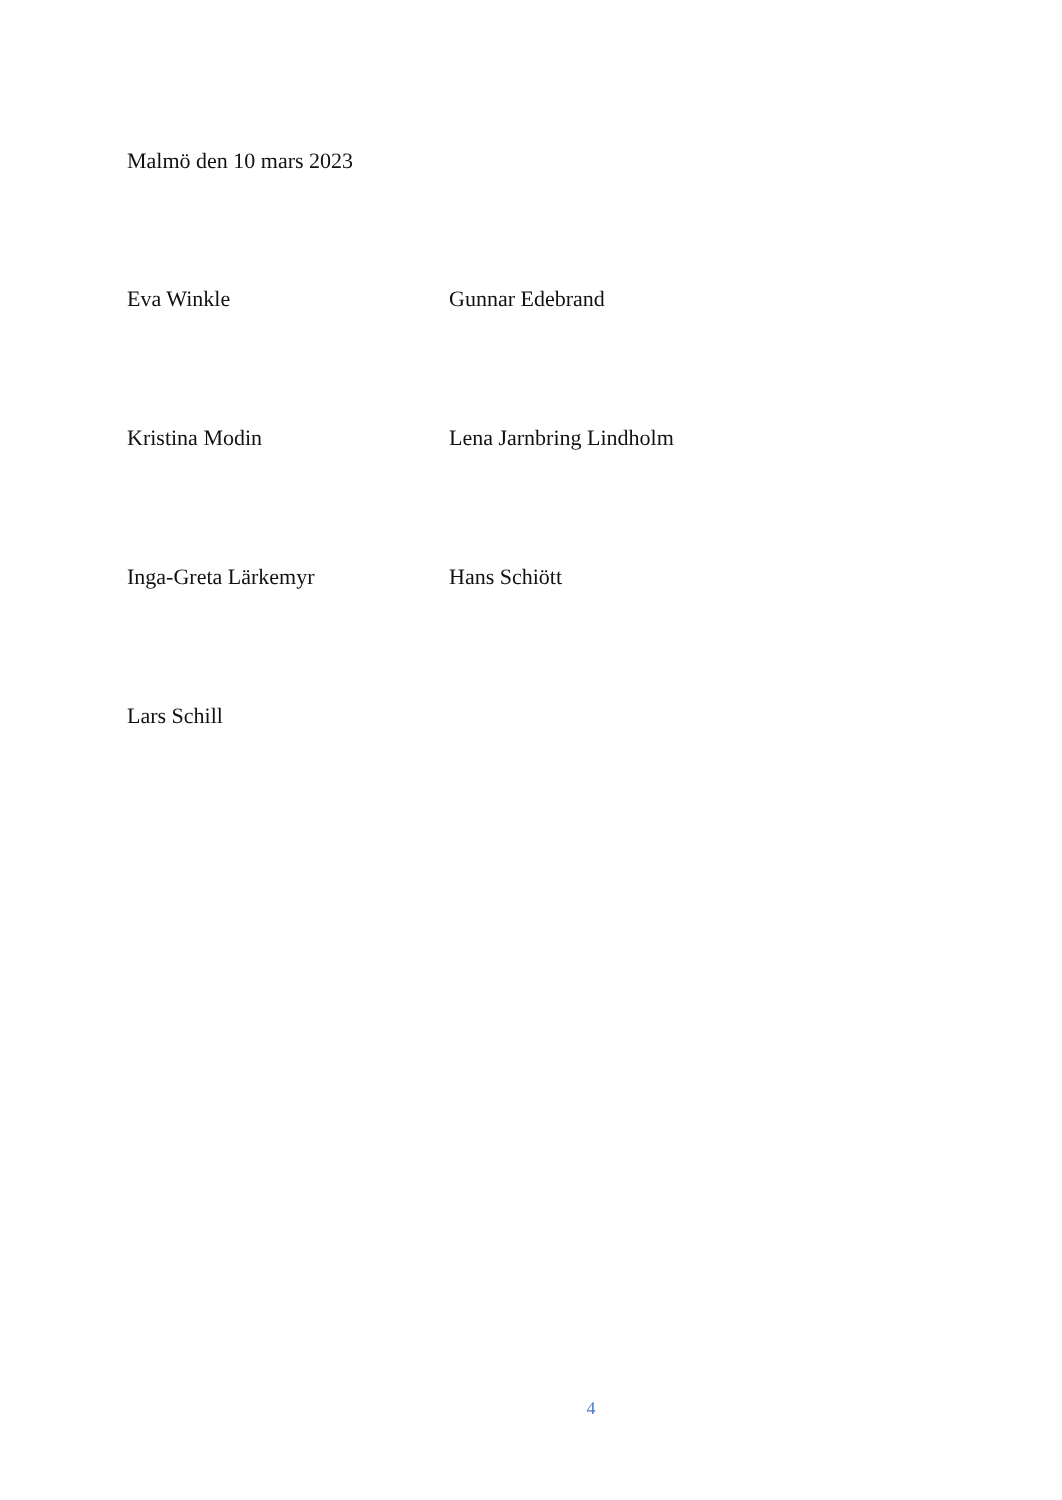Malmö den 10 mars 2023
Eva Winkle Gunnar Edebrand
Kristina Modin Lena Jarnbring Lindholm
Inga-Greta Lärkemyr Hans Schiött
Lars Schill
4